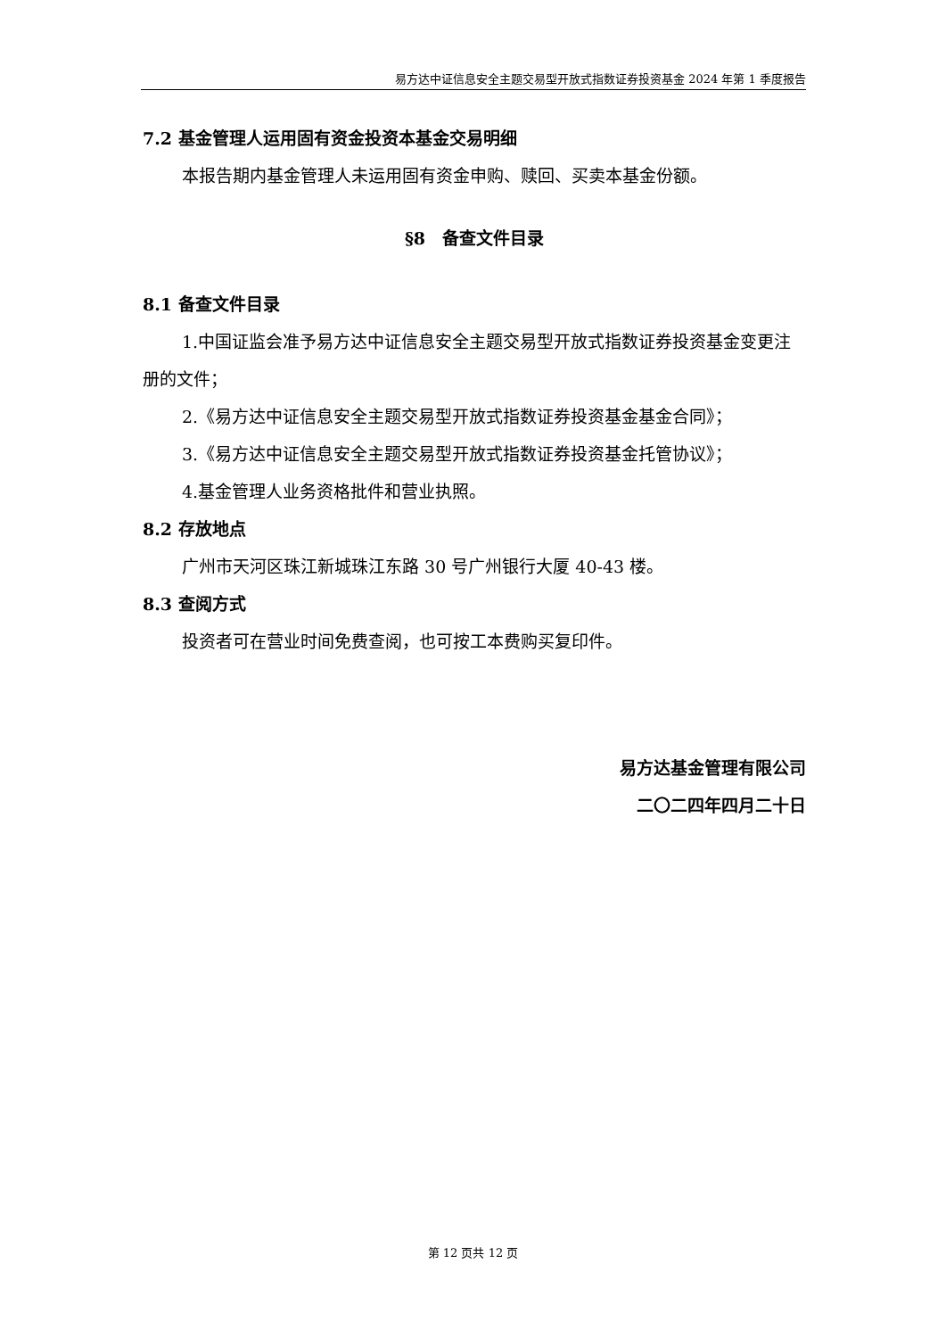易方达中证信息安全主题交易型开放式指数证券投资基金 2024 年第 1 季度报告
7.2 基金管理人运用固有资金投资本基金交易明细
本报告期内基金管理人未运用固有资金申购、赎回、买卖本基金份额。
§8　备查文件目录
8.1 备查文件目录
1.中国证监会准予易方达中证信息安全主题交易型开放式指数证券投资基金变更注册的文件；
2.《易方达中证信息安全主题交易型开放式指数证券投资基金基金合同》；
3.《易方达中证信息安全主题交易型开放式指数证券投资基金托管协议》；
4.基金管理人业务资格批件和营业执照。
8.2 存放地点
广州市天河区珠江新城珠江东路 30 号广州银行大厦 40-43 楼。
8.3 查阅方式
投资者可在营业时间免费查阅，也可按工本费购买复印件。
易方达基金管理有限公司
二〇二四年四月二十日
第 12 页共 12 页